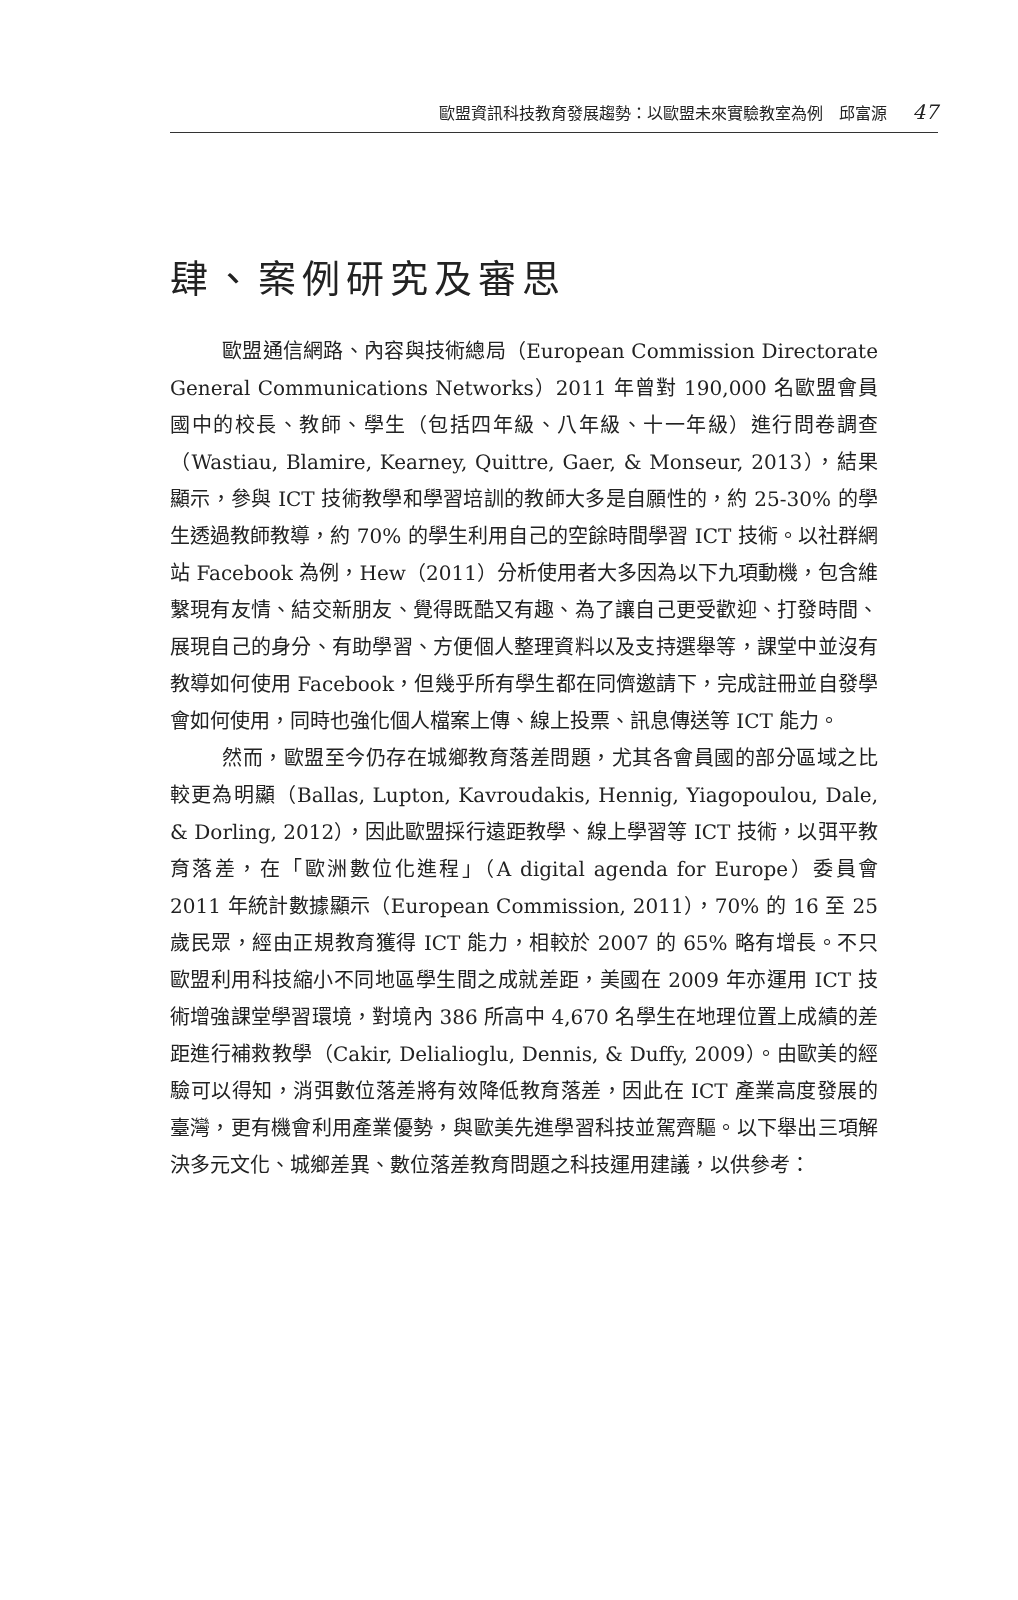歐盟資訊科技教育發展趨勢：以歐盟未來實驗教室為例　邱富源 47
肆、案例研究及審思
歐盟通信網路、內容與技術總局（European Commission Directorate General Communications Networks）2011 年曾對 190,000 名歐盟會員國中的校長、教師、學生（包括四年級、八年級、十一年級）進行問卷調查（Wastiau, Blamire, Kearney, Quittre, Gaer, & Monseur, 2013），結果顯示，參與 ICT 技術教學和學習培訓的教師大多是自願性的，約 25-30% 的學生透過教師教導，約 70% 的學生利用自己的空餘時間學習 ICT 技術。以社群網站 Facebook 為例，Hew（2011）分析使用者大多因為以下九項動機，包含維繫現有友情、結交新朋友、覺得既酷又有趣、為了讓自己更受歡迎、打發時間、展現自己的身分、有助學習、方便個人整理資料以及支持選舉等，課堂中並沒有教導如何使用 Facebook，但幾乎所有學生都在同儕邀請下，完成註冊並自發學會如何使用，同時也強化個人檔案上傳、線上投票、訊息傳送等 ICT 能力。
然而，歐盟至今仍存在城鄉教育落差問題，尤其各會員國的部分區域之比較更為明顯（Ballas, Lupton, Kavroudakis, Hennig, Yiagopoulou, Dale, & Dorling, 2012），因此歐盟採行遠距教學、線上學習等 ICT 技術，以弭平教育落差，在「歐洲數位化進程」（A digital agenda for Europe）委員會 2011 年統計數據顯示（European Commission, 2011），70% 的 16 至 25 歲民眾，經由正規教育獲得 ICT 能力，相較於 2007 的 65% 略有增長。不只歐盟利用科技縮小不同地區學生間之成就差距，美國在 2009 年亦運用 ICT 技術增強課堂學習環境，對境內 386 所高中 4,670 名學生在地理位置上成績的差距進行補救教學（Cakir, Delialioglu, Dennis, & Duffy, 2009）。由歐美的經驗可以得知，消弭數位落差將有效降低教育落差，因此在 ICT 產業高度發展的臺灣，更有機會利用產業優勢，與歐美先進學習科技並駕齊驅。以下舉出三項解決多元文化、城鄉差異、數位落差教育問題之科技運用建議，以供參考：